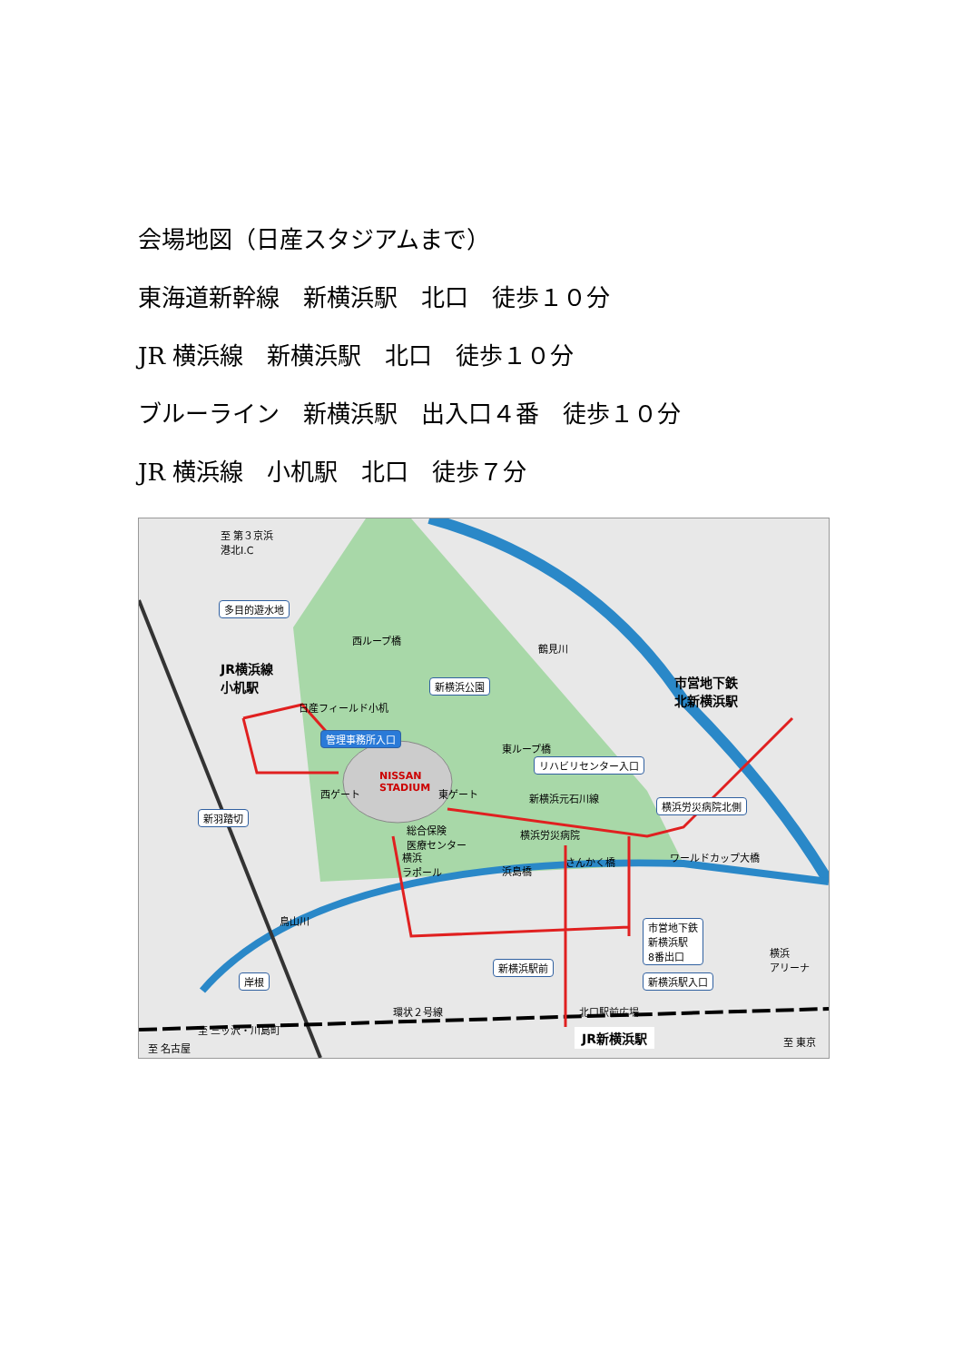会場地図（日産スタジアムまで）
東海道新幹線　新横浜駅　北口　徒歩１０分
JR 横浜線　新横浜駅　北口　徒歩１０分
ブルーライン　新横浜駅　出入口４番　徒歩１０分
JR 横浜線　小机駅　北口　徒歩７分
至 第３京浜
港北I.C
多目的遊水地
JR横浜線
小机駅
鶴見川
西ループ橋
新横浜公園
市営地下鉄
北新横浜駅
日産フィールド小机
管理事務所入口
東ループ橋
リハビリセンター入口
NISSAN
STADIUM
西ゲート 東ゲート 新横浜元石川線
横浜労災病院北側
新羽踏切
総合保険
医療センター
横浜労災病院
横浜
ラポール
浜島橋
さんかく橋 ワールドカップ大橋
鳥山川
市営地下鉄
新横浜駅
8番出口
横浜
アリーナ
新横浜駅前
岸根 新横浜駅入口
環状２号線 北口駅前広場
至 三ッ沢・川島町 JR新横浜駅 至 東京
至 名古屋